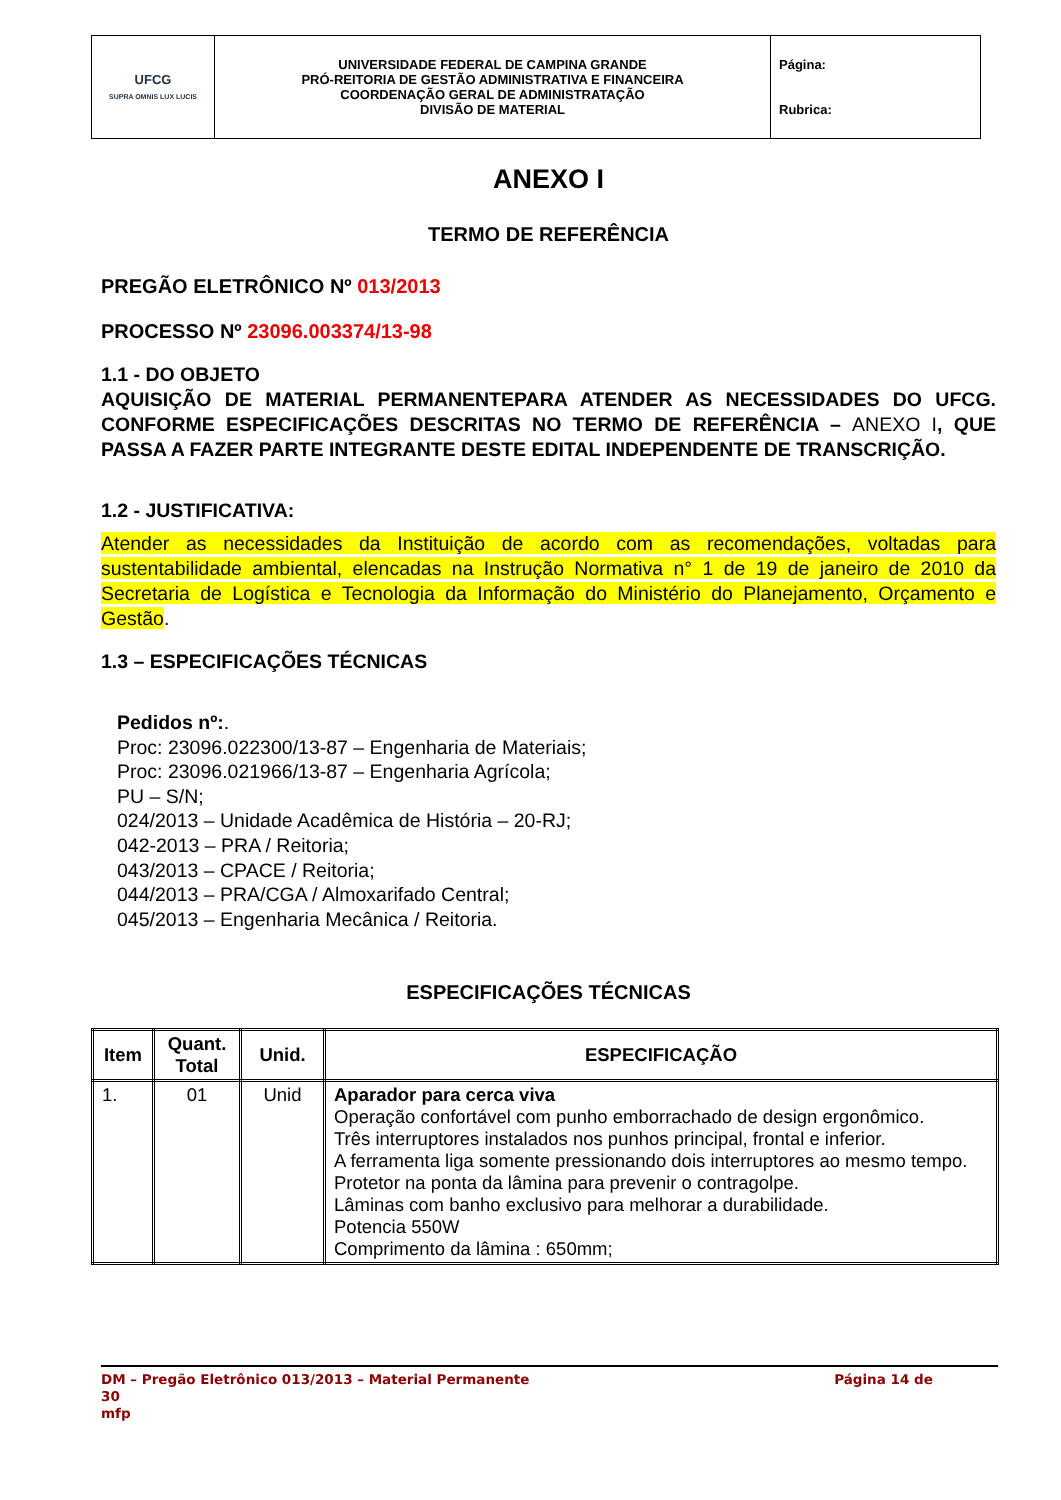| UFCG SUPRA OMNIS LUX LUCIS | UNIVERSIDADE FEDERAL DE CAMPINA GRANDE PRÓ-REITORIA DE GESTÃO ADMINISTRATIVA E FINANCEIRA COORDENAÇÃO GERAL DE ADMINISTRATAÇÃO DIVISÃO DE MATERIAL | Página: Rubrica: |
ANEXO I
TERMO DE REFERÊNCIA
PREGÃO ELETRÔNICO Nº 013/2013
PROCESSO Nº 23096.003374/13-98
1.1 - DO OBJETO
AQUISIÇÃO DE MATERIAL PERMANENTEPARA ATENDER AS NECESSIDADES DO UFCG. CONFORME ESPECIFICAÇÕES DESCRITAS NO TERMO DE REFERÊNCIA – ANEXO I, QUE PASSA A FAZER PARTE INTEGRANTE DESTE EDITAL INDEPENDENTE DE TRANSCRIÇÃO.
1.2 - JUSTIFICATIVA:
Atender as necessidades da Instituição de acordo com as recomendações, voltadas para sustentabilidade ambiental, elencadas na Instrução Normativa n° 1 de 19 de janeiro de 2010 da Secretaria de Logística e Tecnologia da Informação do Ministério do Planejamento, Orçamento e Gestão.
1.3 – ESPECIFICAÇÕES TÉCNICAS
Pedidos nº:.
Proc: 23096.022300/13-87 – Engenharia de Materiais;
Proc: 23096.021966/13-87 – Engenharia Agrícola;
PU – S/N;
024/2013 – Unidade Acadêmica de História – 20-RJ;
042-2013 – PRA / Reitoria;
043/2013 – CPACE / Reitoria;
044/2013 – PRA/CGA / Almoxarifado Central;
045/2013 – Engenharia Mecânica / Reitoria.
ESPECIFICAÇÕES TÉCNICAS
| Item | Quant. Total | Unid. | ESPECIFICAÇÃO |
| --- | --- | --- | --- |
| 1. | 01 | Unid | Aparador para cerca viva Operação confortável com punho emborrachado de design ergonômico. Três interruptores instalados nos punhos principal, frontal e inferior. A ferramenta liga somente pressionando dois interruptores ao mesmo tempo. Protetor na ponta da lâmina para prevenir o contragolpe. Lâminas com banho exclusivo para melhorar a durabilidade. Potencia 550W Comprimento da lâmina : 650mm; |
DM – Pregão Eletrônico 013/2013 – Material Permanente Página 14 de
30
mfp